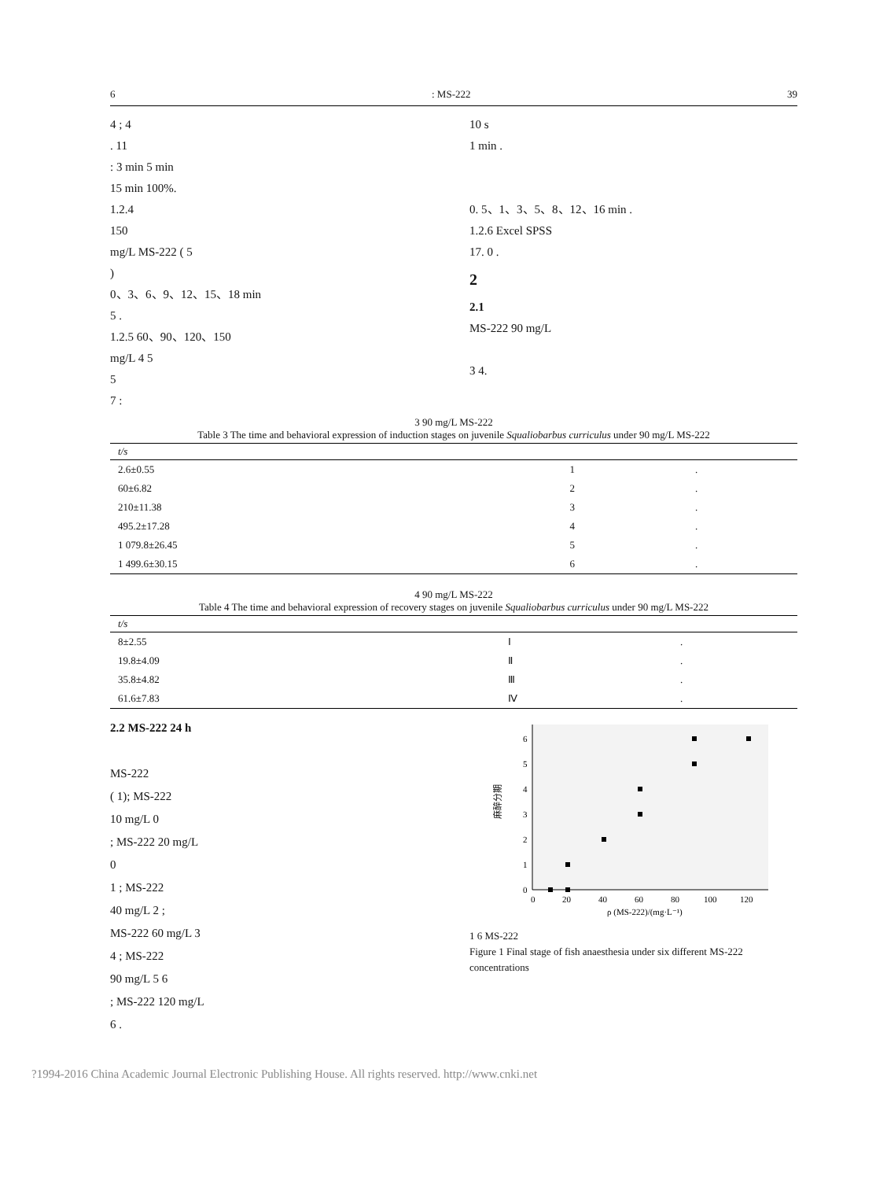6: MS-222 39
4 ; 4
. 11
: 3 min 5 min
15 min 100%.
1.2.4
150
mg/L MS-222 ( 5
)
0、3、6、9、12、15、18 min
5 .
1.2.5 60、90、120、150
mg/L 4 5
5
7 :
10 s
1 min .
0. 5、1、3、5、8、12、16 min .
1.2.6 Excel SPSS
17. 0 .
2
2.1
MS-222 90 mg/L
3 4.
3 90 mg/L MS-222
Table 3 The time and behavioral expression of induction stages on juvenile Squaliobarbus curriculus under 90 mg/L MS-222
| t/s | | |
| --- | --- | --- |
| 2.6±0.55 | 1 | . |
| 60±6.82 | 2 | . |
| 210±11.38 | 3 | . |
| 495.2±17.28 | 4 | . |
| 1 079.8±26.45 | 5 | . |
| 1 499.6±30.15 | 6 | . |
4 90 mg/L MS-222
Table 4 The time and behavioral expression of recovery stages on juvenile Squaliobarbus curriculus under 90 mg/L MS-222
| t/s | | |
| --- | --- | --- |
| 8±2.55 | Ⅰ | . |
| 19.8±4.09 | Ⅱ | . |
| 35.8±4.82 | Ⅲ | . |
| 61.6±7.83 | Ⅳ | . |
2.2 MS-222 24 h
MS-222
( 1); MS-222
10 mg/L 0
; MS-222 20 mg/L
0
1 ; MS-222
40 mg/L 2 ;
MS-222 60 mg/L 3
4 ; MS-222
90 mg/L 5 6
; MS-222 120 mg/L
6 .
0
1
2
3
4
5
6
0
20
40
60
80
100
120
ρ (MS-222)/(mg·L⁻¹)
麻醉分期
1 6 MS-222
Figure 1 Final stage of fish anaesthesia under six different MS-222 concentrations
?1994-2016 China Academic Journal Electronic Publishing House. All rights reserved. http://www.cnki.net